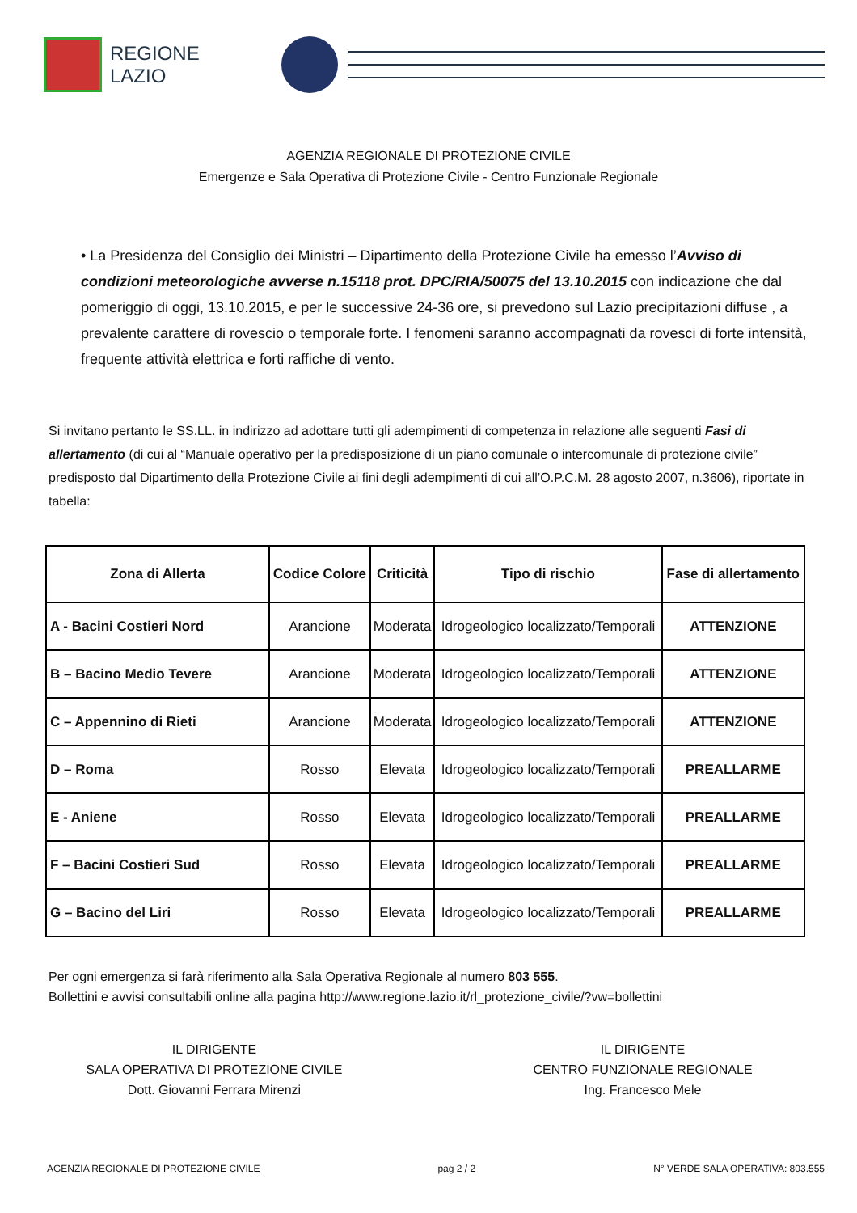REGIONE
LAZIO
AGENZIA REGIONALE DI PROTEZIONE CIVILE
Emergenze e Sala Operativa di Protezione Civile - Centro Funzionale Regionale
• La Presidenza del Consiglio dei Ministri – Dipartimento della Protezione Civile ha emesso l’Avviso di condizioni meteorologiche avverse n.15118 prot. DPC/RIA/50075 del 13.10.2015 con indicazione che dal pomeriggio di oggi, 13.10.2015, e per le successive 24-36 ore, si prevedono sul Lazio precipitazioni diffuse , a prevalente carattere di rovescio o temporale forte. I fenomeni saranno accompagnati da rovesci di forte intensità, frequente attività elettrica e forti raffiche di vento.
Si invitano pertanto le SS.LL. in indirizzo ad adottare tutti gli adempimenti di competenza in relazione alle seguenti Fasi di allertamento (di cui al “Manuale operativo per la predisposizione di un piano comunale o intercomunale di protezione civile” predisposto dal Dipartimento della Protezione Civile ai fini degli adempimenti di cui all’O.P.C.M. 28 agosto 2007, n.3606), riportate in tabella:
| Zona di Allerta | Codice Colore | Criticità | Tipo di rischio | Fase di allertamento |
| --- | --- | --- | --- | --- |
| A - Bacini Costieri Nord | Arancione | Moderata | Idrogeologico localizzato/Temporali | ATTENZIONE |
| B – Bacino Medio Tevere | Arancione | Moderata | Idrogeologico localizzato/Temporali | ATTENZIONE |
| C – Appennino di Rieti | Arancione | Moderata | Idrogeologico localizzato/Temporali | ATTENZIONE |
| D – Roma | Rosso | Elevata | Idrogeologico localizzato/Temporali | PREALLARME |
| E - Aniene | Rosso | Elevata | Idrogeologico localizzato/Temporali | PREALLARME |
| F – Bacini Costieri Sud | Rosso | Elevata | Idrogeologico localizzato/Temporali | PREALLARME |
| G – Bacino del Liri | Rosso | Elevata | Idrogeologico localizzato/Temporali | PREALLARME |
Per ogni emergenza si farà riferimento alla Sala Operativa Regionale al numero 803 555.
Bollettini e avvisi consultabili online alla pagina http://www.regione.lazio.it/rl_protezione_civile/?vw=bollettini
IL DIRIGENTE
SALA OPERATIVA DI PROTEZIONE CIVILE
Dott. Giovanni Ferrara Mirenzi
IL DIRIGENTE
CENTRO FUNZIONALE REGIONALE
Ing. Francesco Mele
AGENZIA REGIONALE DI PROTEZIONE CIVILE pag 2 / 2 N° VERDE SALA OPERATIVA: 803.555